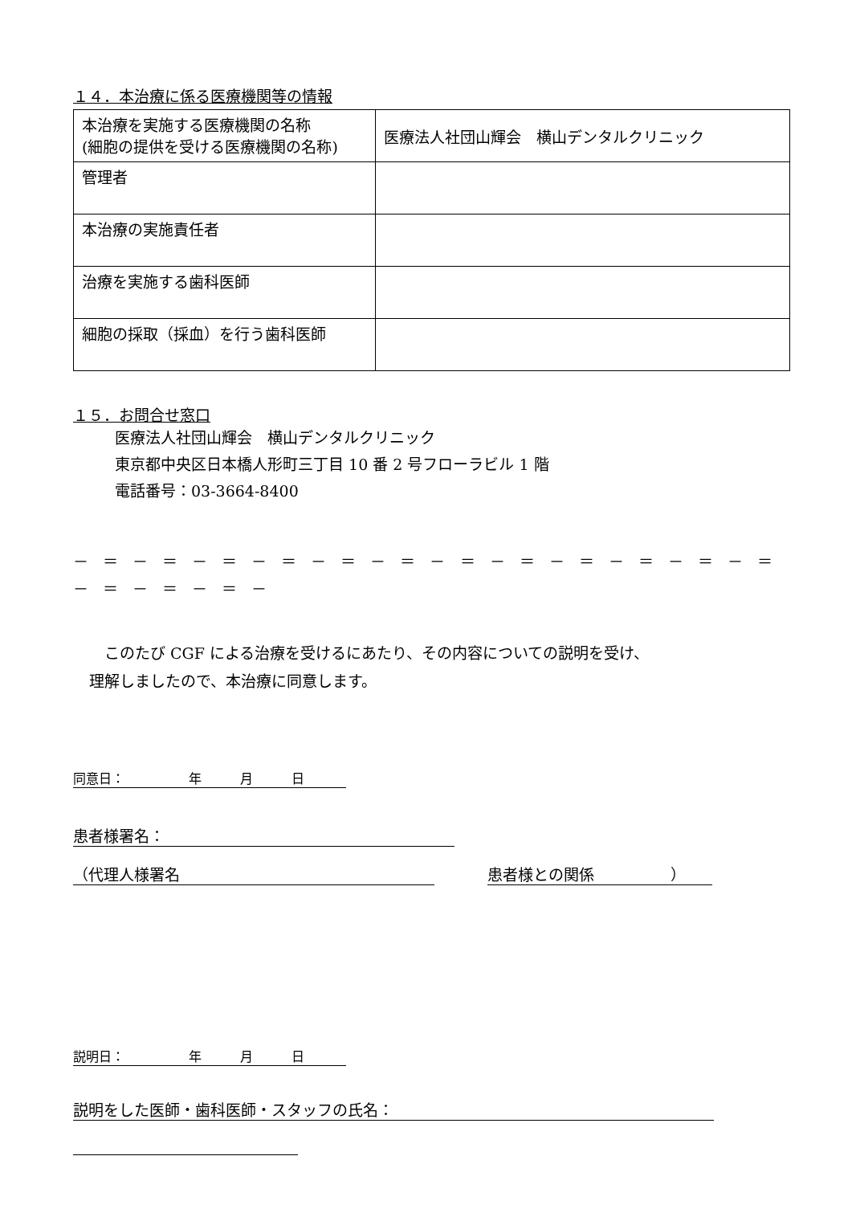１４．本治療に係る医療機関等の情報
| 本治療を実施する医療機関の名称 (細胞の提供を受ける医療機関の名称) | 医療法人社団山輝会 横山デンタルクリニック |
| 管理者 | |
| 本治療の実施責任者 | |
| 治療を実施する歯科医師 | |
| 細胞の採取（採血）を行う歯科医師 | |
１５．お問合せ窓口
医療法人社団山輝会　横山デンタルクリニック
東京都中央区日本橋人形町三丁目 10 番 2 号フローラビル 1 階
電話番号：03-3664-8400
－ ＝ － ＝ － ＝ － ＝ － ＝ － ＝ － ＝ － ＝ － ＝ － ＝ － ＝ － ＝ － ＝ － ＝ － ＝ －
　このたび CGF による治療を受けるにあたり、その内容についての説明を受け、
理解しましたので、本治療に同意します。
同意日：　　　　　年　　　月　　　日
患者様署名：
（代理人様署名 患者様との関係　　　　　）
説明日：　　　　　年　　　月　　　日
説明をした医師・歯科医師・スタッフの氏名：